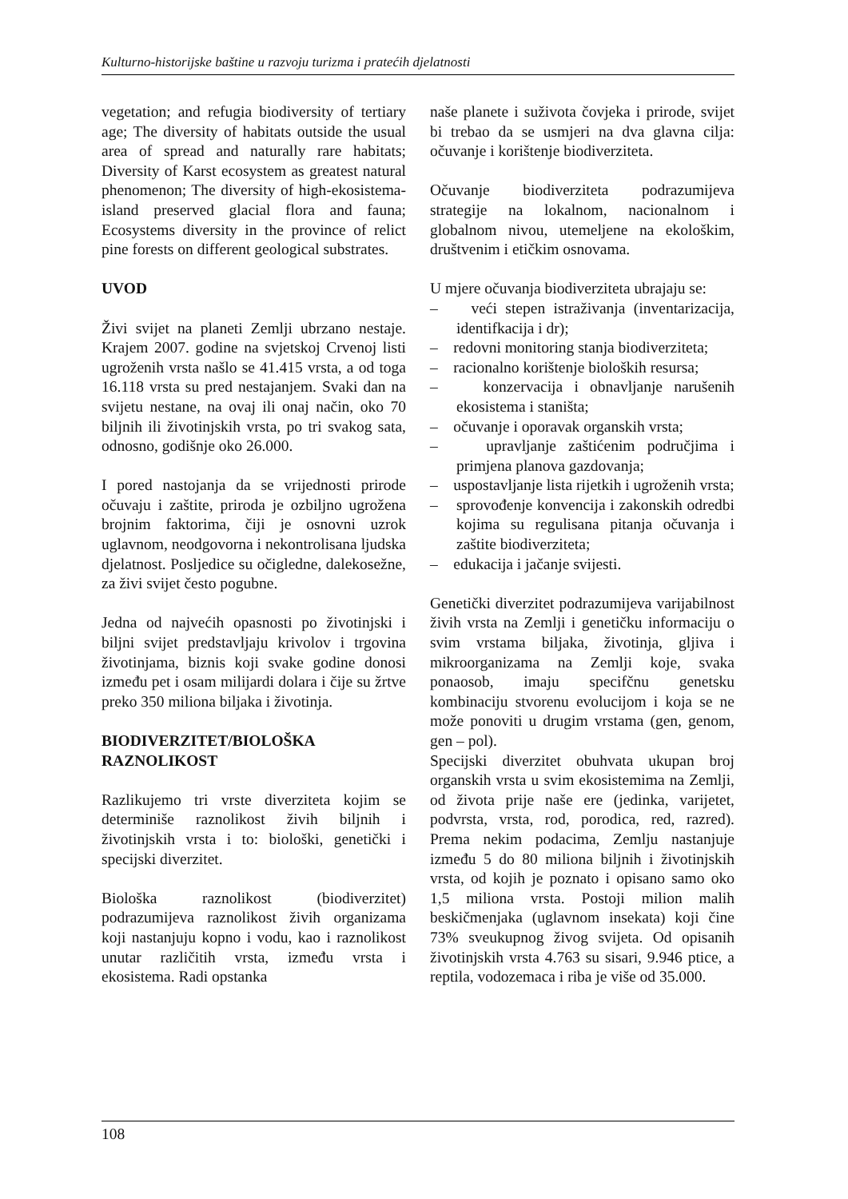Kulturno-historijske baštine u razvoju turizma i pratećih djelatnosti
vegetation; and refugia biodiversity of tertiary age; The diversity of habitats outside the usual area of spread and naturally rare habitats; Diversity of Karst ecosystem as greatest natural phenomenon; The diversity of high-ekosistema- island preserved glacial flora and fauna; Ecosystems diversity in the province of relict pine forests on different geological substrates.
UVOD
Živi svijet na planeti Zemlji ubrzano nestaje. Krajem 2007. godine na svjetskoj Crvenoj listi ugroženih vrsta našlo se 41.415 vrsta, a od toga 16.118 vrsta su pred nestajanjem. Svaki dan na svijetu nestane, na ovaj ili onaj način, oko 70 biljnih ili životinjskih vrsta, po tri svakog sata, odnosno, godišnje oko 26.000.
I pored nastojanja da se vrijednosti prirode očuvaju i zaštite, priroda je ozbiljno ugrožena brojnim faktorima, čiji je osnovni uzrok uglavnom, neodgovorna i nekontrolisana ljudska djelatnost. Posljedice su očigledne, dalekosežne, za živi svijet često pogubne.
Jedna od najvećih opasnosti po životinjski i biljni svijet predstavljaju krivolov i trgovina životinjama, biznis koji svake godine donosi između pet i osam milijardi dolara i čije su žrtve preko 350 miliona biljaka i životinja.
BIODIVERZITET/BIOLOŠKA RAZNOLIKOST
Razlikujemo tri vrste diverziteta kojim se determiniše raznolikost živih biljnih i životinjskih vrsta i to: biološki, genetički i specijski diverzitet.
Biološka raznolikost (biodiverzitet) podrazumijeva raznolikost živih organizama koji nastanjuju kopno i vodu, kao i raznolikost unutar različitih vrsta, između vrsta i ekosistema. Radi opstanka
naše planete i suživota čovjeka i prirode, svijet bi trebao da se usmjeri na dva glavna cilja: očuvanje i korištenje biodiverziteta.
Očuvanje biodiverziteta podrazumijeva strategije na lokalnom, nacionalnom i globalnom nivou, utemeljene na ekološkim, društvenim i etičkim osnovama.
U mjere očuvanja biodiverziteta ubrajaju se:
– veći stepen istraživanja (inventarizacija, identifkacija i dr);
– redovni monitoring stanja biodiverziteta;
– racionalno korištenje bioloških resursa;
– konzervacija i obnavljanje narušenih ekosistema i staništa;
– očuvanje i oporavak organskih vrsta;
– upravljanje zaštićenim područjima i primjena planova gazdovanja;
– uspostavljanje lista rijetkih i ugroženih vrsta;
– sprovođenje konvencija i zakonskih odredbi kojima su regulisana pitanja očuvanja i zaštite biodiverziteta;
– edukacija i jačanje svijesti.
Genetički diverzitet podrazumijeva varijabilnost živih vrsta na Zemlji i genetičku informaciju o svim vrstama biljaka, životinja, gljiva i mikroorganizama na Zemlji koje, svaka ponaosob, imaju specifčnu genetsku kombinaciju stvorenu evolucijom i koja se ne može ponoviti u drugim vrstama (gen, genom, gen – pol).
Specijski diverzitet obuhvata ukupan broj organskih vrsta u svim ekosistemima na Zemlji, od života prije naše ere (jedinka, varijetet, podvrsta, vrsta, rod, porodica, red, razred). Prema nekim podacima, Zemlju nastanjuje između 5 do 80 miliona biljnih i životinjskih vrsta, od kojih je poznato i opisano samo oko 1,5 miliona vrsta. Postoji milion malih beskičmenjaka (uglavnom insekata) koji čine 73% sveukupnog živog svijeta. Od opisanih životinjskih vrsta 4.763 su sisari, 9.946 ptice, a reptila, vodozemaca i riba je više od 35.000.
108